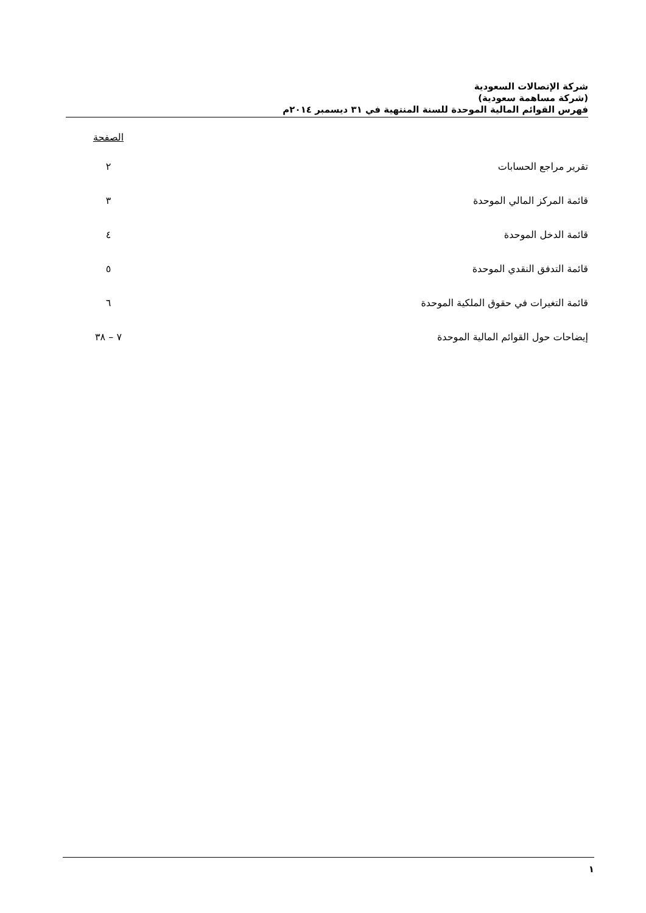شركة الإتصالات السعودية
(شركة مساهمة سعودية)
فهرس القوائم المالية الموحدة للسنة المنتهية في ٣١ ديسمبر ٢٠١٤م
| | الصفحة |
| تقرير مراجع الحسابات | ٢ |
| قائمة المركز المالي الموحدة | ٣ |
| قائمة الدخل الموحدة | ٤ |
| قائمة التدفق النقدي الموحدة | ٥ |
| قائمة التغيرات في حقوق الملكية الموحدة | ٦ |
| إيضاحات حول القوائم المالية الموحدة | ٧ – ٣٨ |
١